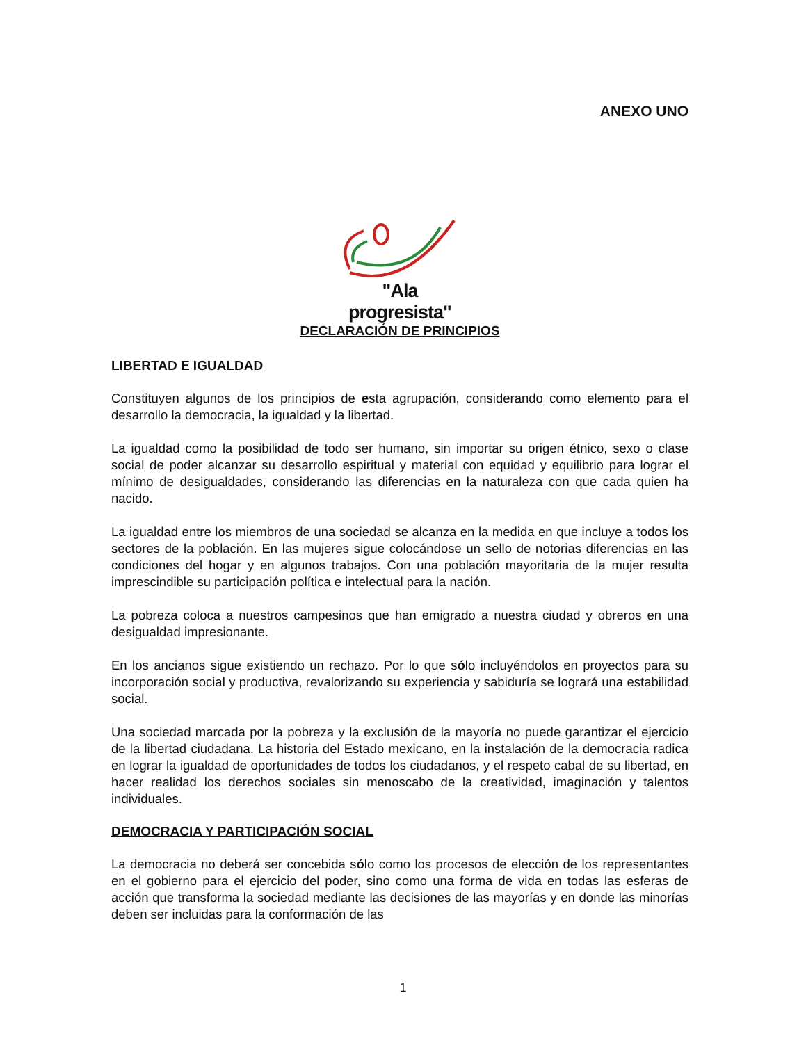ANEXO UNO
"Ala progresista"
DECLARACIÓN DE PRINCIPIOS
LIBERTAD E IGUALDAD
Constituyen algunos de los principios de esta agrupación, considerando como elemento para el desarrollo la democracia, la igualdad y la libertad.
La igualdad como la posibilidad de todo ser humano, sin importar su origen étnico, sexo o clase social de poder alcanzar su desarrollo espiritual y material con equidad y equilibrio para lograr el mínimo de desigualdades, considerando las diferencias en la naturaleza con que cada quien ha nacido.
La igualdad entre los miembros de una sociedad se alcanza en la medida en que incluye a todos los sectores de la población. En las mujeres sigue colocándose un sello de notorias diferencias en las condiciones del hogar y en algunos trabajos. Con una población mayoritaria de la mujer resulta imprescindible su participación política e intelectual para la nación.
La pobreza coloca a nuestros campesinos que han emigrado a nuestra ciudad y obreros en una desigualdad impresionante.
En los ancianos sigue existiendo un rechazo. Por lo que sólo incluyéndolos en proyectos para su incorporación social y productiva, revalorizando su experiencia y sabiduría se logrará una estabilidad social.
Una sociedad marcada por la pobreza y la exclusión de la mayoría no puede garantizar el ejercicio de la libertad ciudadana. La historia del Estado mexicano, en la instalación de la democracia radica en lograr la igualdad de oportunidades de todos los ciudadanos, y el respeto cabal de su libertad, en hacer realidad los derechos sociales sin menoscabo de la creatividad, imaginación y talentos individuales.
DEMOCRACIA Y PARTICIPACIÓN SOCIAL
La democracia no deberá ser concebida sólo como los procesos de elección de los representantes en el gobierno para el ejercicio del poder, sino como una forma de vida en todas las esferas de acción que transforma la sociedad mediante las decisiones de las mayorías y en donde las minorías deben ser incluidas para la conformación de las
1